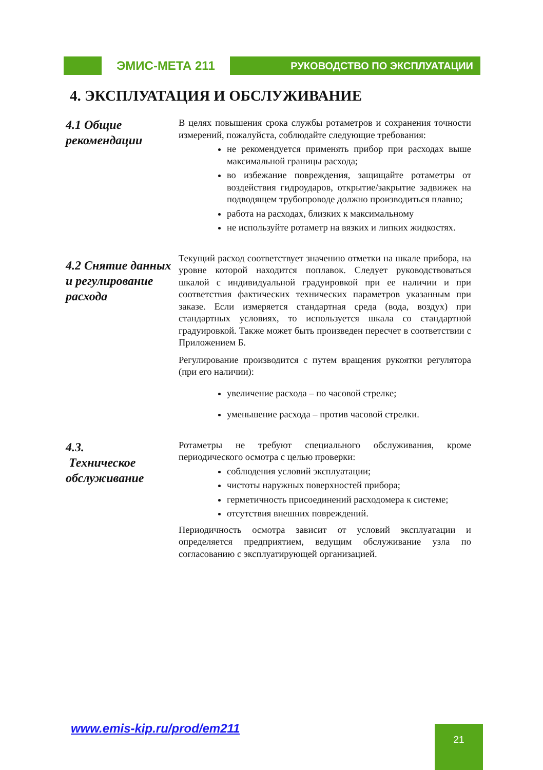ЭМИС-МЕТА 211
РУКОВОДСТВО ПО ЭКСПЛУАТАЦИИ
4. ЭКСПЛУАТАЦИЯ И ОБСЛУЖИВАНИЕ
4.1 Общие рекомендации
В целях повышения срока службы ротаметров и сохранения точности измерений, пожалуйста, соблюдайте следующие требования:
не рекомендуется применять прибор при расходах выше максимальной границы расхода;
во избежание повреждения, защищайте ротаметры от воздействия гидроударов, открытие/закрытие задвижек на подводящем трубопроводе должно производиться плавно;
работа на расходах, близких к максимальному
не используйте ротаметр на вязких и липких жидкостях.
4.2 Снятие данных и регулирование расхода
Текущий расход соответствует значению отметки на шкале прибора, на уровне которой находится поплавок. Следует руководствоваться шкалой с индивидуальной градуировкой при ее наличии и при соответствия фактических технических параметров указанным при заказе. Если измеряется стандартная среда (вода, воздух) при стандартных условиях, то используется шкала со стандартной градуировкой. Также может быть произведен пересчет в соответствии с Приложением Б.
Регулирование производится с путем вращения рукоятки регулятора (при его наличии):
увеличение расхода – по часовой стрелке;
уменьшение расхода – против часовой стрелки.
4.3.
Техническое обслуживание
Ротаметры не требуют специального обслуживания, кроме периодического осмотра с целью проверки:
соблюдения условий эксплуатации;
чистоты наружных поверхностей прибора;
герметичность присоединений расходомера к системе;
отсутствия внешних повреждений.
Периодичность осмотра зависит от условий эксплуатации и определяется предприятием, ведущим обслуживание узла по согласованию с эксплуатирующей организацией.
www.emis-kip.ru/prod/em211 21